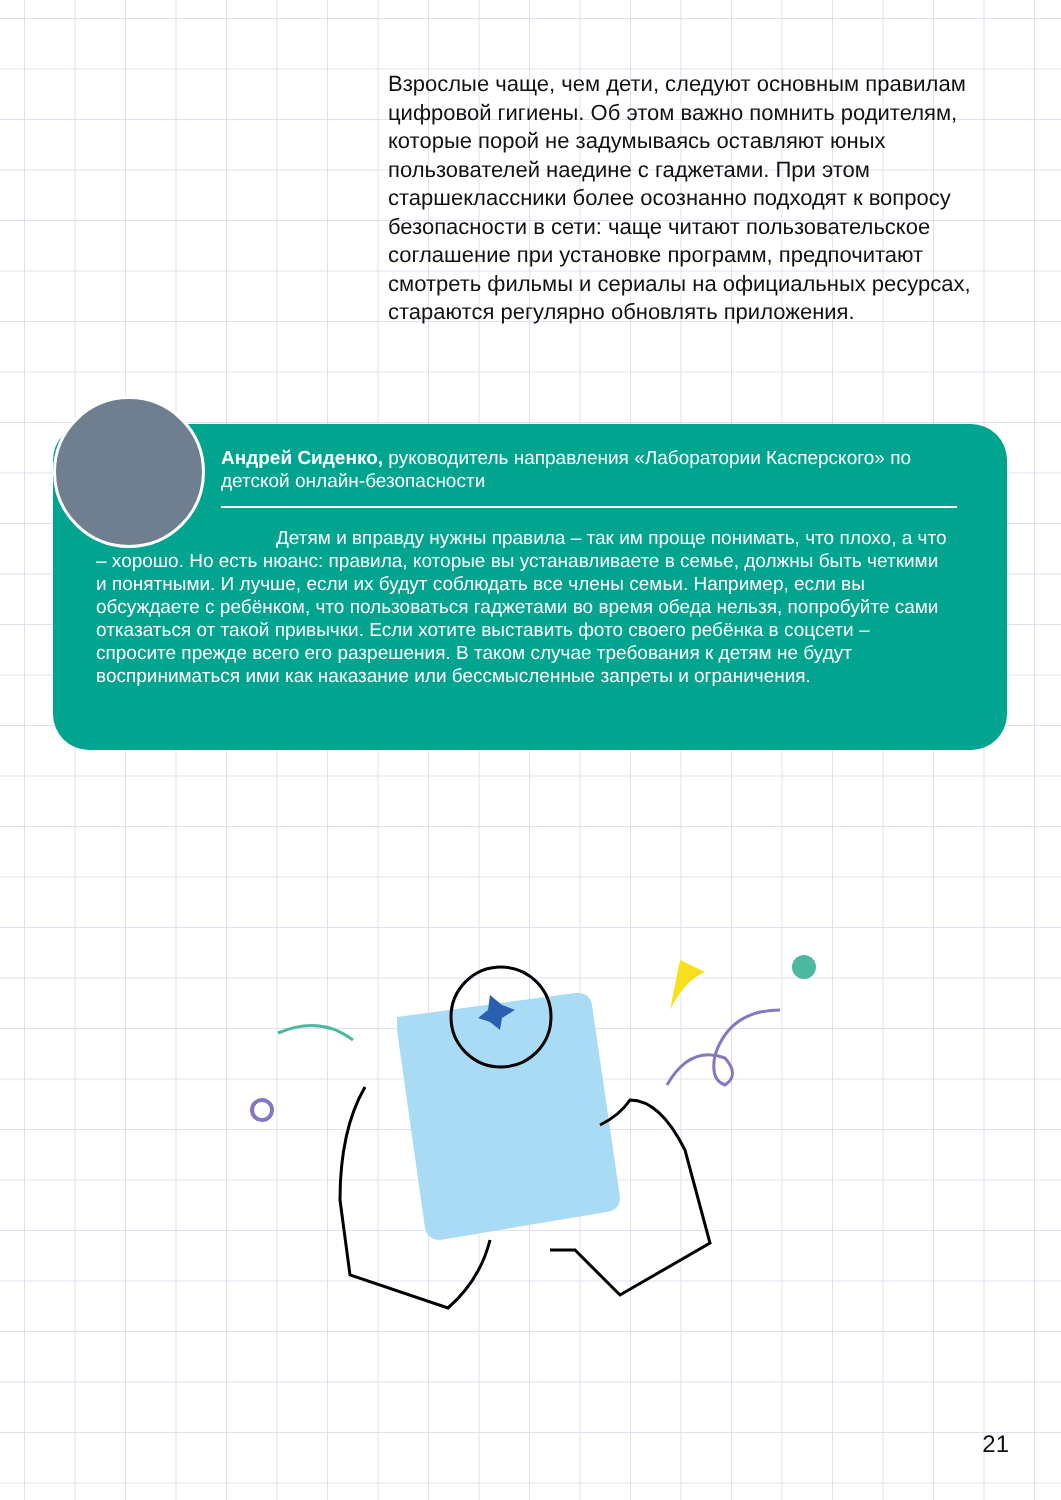Взрослые чаще, чем дети, следуют основным правилам цифровой гигиены. Об этом важно помнить родителям, которые порой не задумываясь оставляют юных пользователей наедине с гаджетами. При этом старшеклассники более осознанно подходят к вопросу безопасности в сети: чаще читают пользовательское соглашение при установке программ, предпочитают смотреть фильмы и сериалы на официальных ресурсах, стараются регулярно обновлять приложения.
Андрей Сиденко, руководитель направления «Лаборатории Касперского» по детской онлайн-безопасности
Детям и вправду нужны правила – так им проще понимать, что плохо, а что – хорошо. Но есть нюанс: правила, которые вы устанавливаете в семье, должны быть четкими и понятными. И лучше, если их будут соблюдать все члены семьи. Например, если вы обсуждаете с ребёнком, что пользоваться гаджетами во время обеда нельзя, попробуйте сами отказаться от такой привычки. Если хотите выставить фото своего ребёнка в соцсети – спросите прежде всего его разрешения. В таком случае требования к детям не будут восприниматься ими как наказание или бессмысленные запреты и ограничения.
21